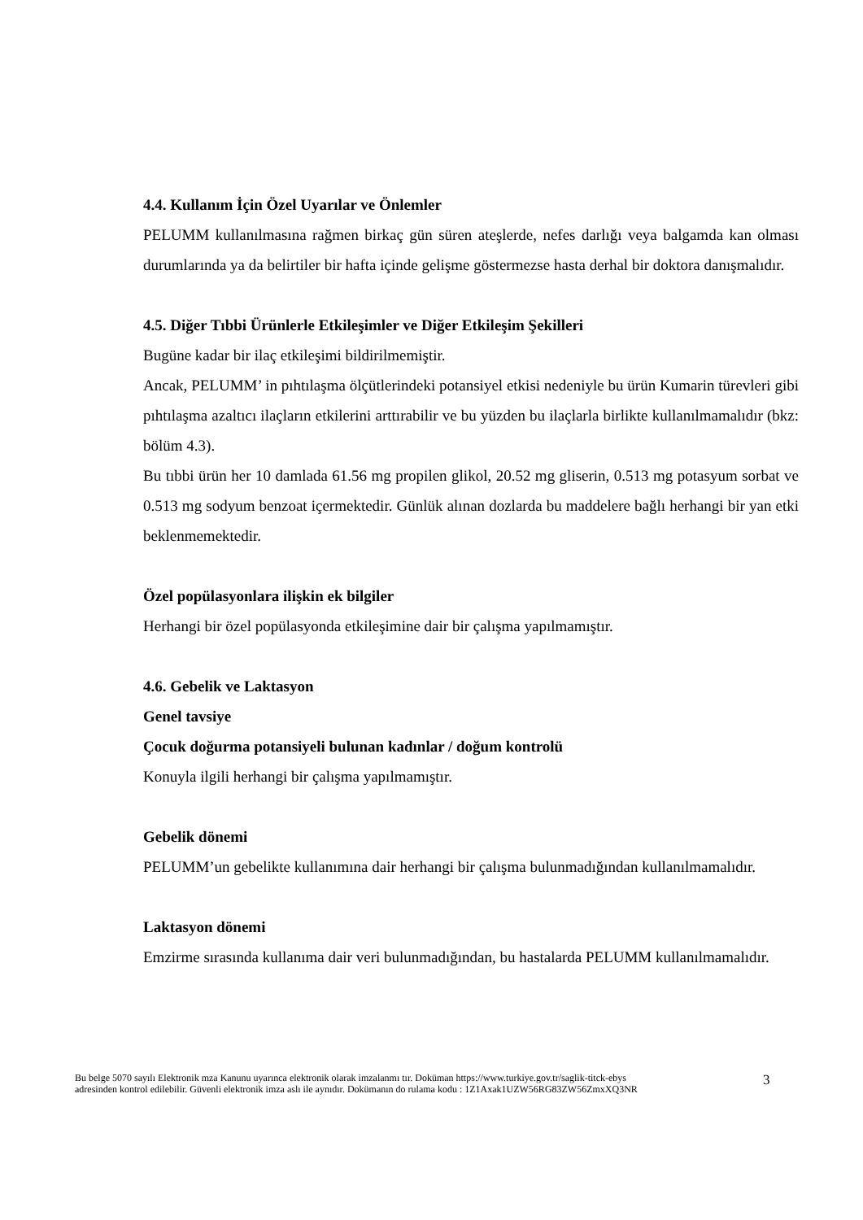4.4. Kullanım İçin Özel Uyarılar ve Önlemler
PELUMM kullanılmasına rağmen birkaç gün süren ateşlerde, nefes darlığı veya balgamda kan olması durumlarında ya da belirtiler bir hafta içinde gelişme göstermezse hasta derhal bir doktora danışmalıdır.
4.5. Diğer Tıbbi Ürünlerle Etkileşimler ve Diğer Etkileşim Şekilleri
Bugüne kadar bir ilaç etkileşimi bildirilmemiştir.
Ancak, PELUMM’ in pıhtılaşma ölçütlerindeki potansiyel etkisi nedeniyle bu ürün Kumarin türevleri gibi pıhtılaşma azaltıcı ilaçların etkilerini arttırabilir ve bu yüzden bu ilaçlarla birlikte kullanılmamalıdır (bkz: bölüm 4.3).
Bu tıbbi ürün her 10 damlada 61.56 mg propilen glikol, 20.52 mg gliserin, 0.513 mg potasyum sorbat ve 0.513 mg sodyum benzoat içermektedir. Günlük alınan dozlarda bu maddelere bağlı herhangi bir yan etki beklenmemektedir.
Özel popülasyonlara ilişkin ek bilgiler
Herhangi bir özel popülasyonda etkileşimine dair bir çalışma yapılmamıştır.
4.6. Gebelik ve Laktasyon
Genel tavsiye
Çocuk doğurma potansiyeli bulunan kadınlar / doğum kontrolü
Konuyla ilgili herhangi bir çalışma yapılmamıştır.
Gebelik dönemi
PELUMM’un gebelikte kullanımına dair herhangi bir çalışma bulunmadığından kullanılmamalıdır.
Laktasyon dönemi
Emzirme sırasında kullanıma dair veri bulunmadığından, bu hastalarda PELUMM kullanılmamalıdır.
Bu belge 5070 sayılı Elektronik mza Kanunu uyarınca elektronik olarak imzalanmı tır. Doküman https://www.turkiye.gov.tr/saglik-titck-ebys
adresinden kontrol edilebilir. Güvenli elektronik imza aslı ile aynıdır. Dokümanın do rulama kodu : 1Z1Axak1UZW56RG83ZW56ZmxXQ3NR
3